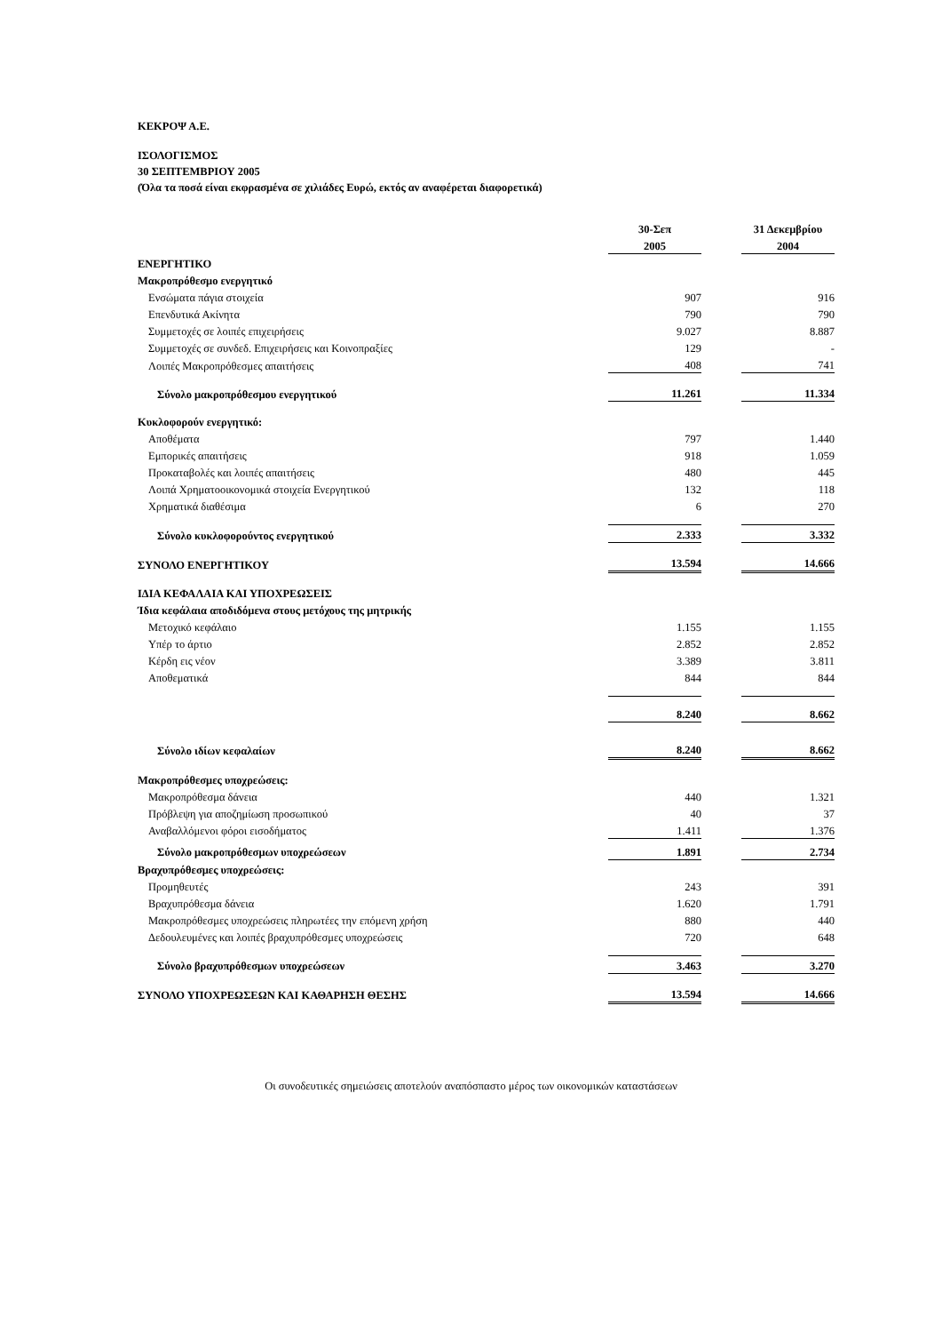ΚΕΚΡΟΨ Α.Ε.
ΙΣΟΛΟΓΙΣΜΟΣ
30 ΣΕΠΤΕΜΒΡΙΟΥ 2005
(Όλα τα ποσά είναι εκφρασμένα σε χιλιάδες Ευρώ, εκτός αν αναφέρεται διαφορετικά)
| | 30-Σεπ | | 31 Δεκεμβρίου |
| | 2005 | | 2004 |
| ΕΝΕΡΓΗΤΙΚΟ | | | |
| Μακροπρόθεσμο ενεργητικό | | | |
| Ενσώματα πάγια στοιχεία | 907 | | 916 |
| Επενδυτικά Ακίνητα | 790 | | 790 |
| Συμμετοχές σε λοιπές επιχειρήσεις | 9.027 | | 8.887 |
| Συμμετοχές σε συνδεδ. Επιχειρήσεις και Κοινοπραξίες | 129 | | - |
| Λοιπές Μακροπρόθεσμες απαιτήσεις | 408 | | 741 |
| Σύνολο μακροπρόθεσμου ενεργητικού | 11.261 | | 11.334 |
| Κυκλοφορούν ενεργητικό: | | | |
| Αποθέματα | 797 | | 1.440 |
| Εμπορικές απαιτήσεις | 918 | | 1.059 |
| Προκαταβολές και λοιπές απαιτήσεις | 480 | | 445 |
| Λοιπά Χρηματοοικονομικά στοιχεία Ενεργητικού | 132 | | 118 |
| Χρηματικά διαθέσιμα | 6 | | 270 |
| Σύνολο κυκλοφορούντος ενεργητικού | 2.333 | | 3.332 |
| ΣΥΝΟΛΟ ΕΝΕΡΓΗΤΙΚΟΥ | 13.594 | | 14.666 |
| ΙΔΙΑ ΚΕΦΑΛΑΙΑ ΚΑΙ ΥΠΟΧΡΕΩΣΕΙΣ | | | |
| Ίδια κεφάλαια αποδιδόμενα στους μετόχους της μητρικής | | | |
| Μετοχικό κεφάλαιο | 1.155 | | 1.155 |
| Υπέρ το άρτιο | 2.852 | | 2.852 |
| Κέρδη εις νέον | 3.389 | | 3.811 |
| Αποθεματικά | 844 | | 844 |
| | 8.240 | | 8.662 |
| Σύνολο ιδίων κεφαλαίων | 8.240 | | 8.662 |
| Μακροπρόθεσμες υποχρεώσεις: | | | |
| Μακροπρόθεσμα δάνεια | 440 | | 1.321 |
| Πρόβλεψη για αποζημίωση προσωπικού | 40 | | 37 |
| Αναβαλλόμενοι φόροι εισοδήματος | 1.411 | | 1.376 |
| Σύνολο μακροπρόθεσμων υποχρεώσεων | 1.891 | | 2.734 |
| Βραχυπρόθεσμες υποχρεώσεις: | | | |
| Προμηθευτές | 243 | | 391 |
| Βραχυπρόθεσμα δάνεια | 1.620 | | 1.791 |
| Μακροπρόθεσμες υποχρεώσεις πληρωτέες την επόμενη χρήση | 880 | | 440 |
| Δεδουλευμένες και λοιπές βραχυπρόθεσμες υποχρεώσεις | 720 | | 648 |
| Σύνολο βραχυπρόθεσμων υποχρεώσεων | 3.463 | | 3.270 |
| ΣΥΝΟΛΟ ΥΠΟΧΡΕΩΣΕΩΝ ΚΑΙ ΚΑΘΑΡΗΣΗ ΘΕΣΗΣ | 13.594 | | 14.666 |
Οι συνοδευτικές σημειώσεις αποτελούν αναπόσπαστο μέρος των οικονομικών καταστάσεων